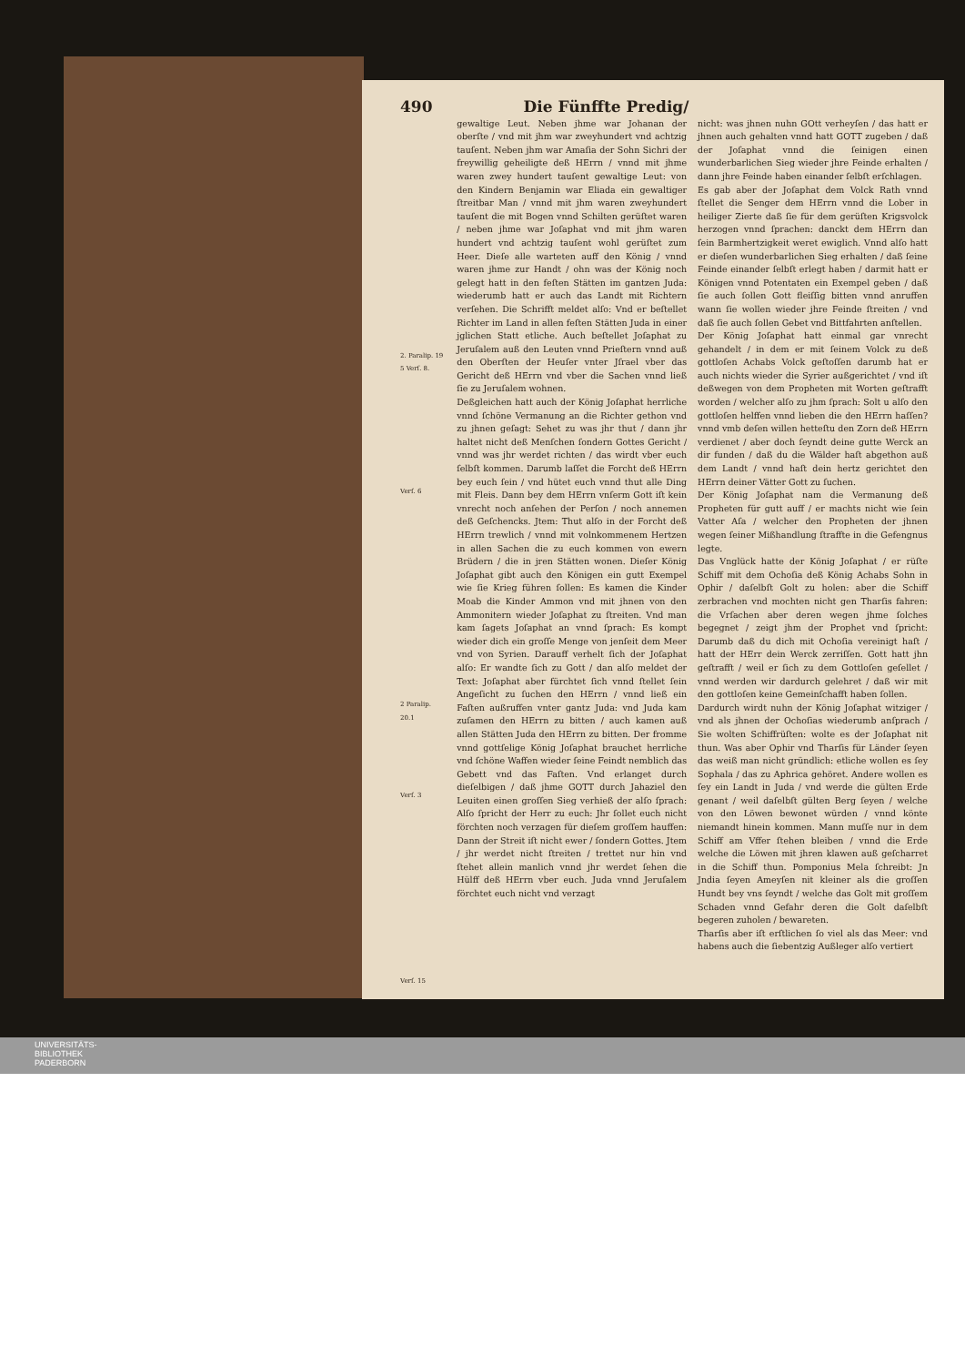490 Die Fünffte Predig/
2. Paralip. 19 5 Verſ. 8.
Verſ. 6
2 Paralip. 20.1
Verſ. 3
Verſ. 15
gewaltige Leut. Neben jhme war Johanan der oberſte / vnd mit jhm war zweyhundert vnd achtzig tauſent. Neben jhm war Amaſia der Sohn Sichri der freywillig geheiligte deß HErrn / vnnd mit jhme waren zwey hundert tauſent gewaltige Leut: von den Kindern Benjamin war Eliada ein gewaltiger ſtreitbar Man / vnnd mit jhm waren zweyhundert tauſent die mit Bogen vnnd Schilten gerüſtet waren / neben jhme war Joſaphat vnd mit jhm waren hundert vnd achtzig tauſent wohl gerüſtet zum Heer. Dieſe alle warteten auff den König / vnnd waren jhme zur Handt / ohn was der König noch gelegt hatt in den feſten Stätten im gantzen Juda: wiederumb hatt er auch das Landt mit Richtern verſehen. Die Schrifft meldet alſo: Vnd er beſtellet Richter im Land in allen feſten Stätten Juda in einer jglichen Statt etliche. Auch beſtellet Joſaphat zu Jeruſalem auß den Leuten vnnd Prieſtern vnnd auß den Oberſten der Heuſer vnter Jſrael vber das Gericht deß HErrn vnd vber die Sachen vnnd ließ ſie zu Jeruſalem wohnen.
Deßgleichen hatt auch der König Joſaphat herrliche vnnd ſchöne Vermanung an die Richter gethon vnd zu jhnen geſagt: Sehet zu was jhr thut / dann jhr haltet nicht deß Menſchen ſondern Gottes Gericht / vnnd was jhr werdet richten / das wirdt vber euch ſelbſt kommen. Darumb laſſet die Forcht deß HErrn bey euch ſein / vnd hütet euch vnnd thut alle Ding mit Fleis. Dann bey dem HErrn vnſerm Gott iſt kein vnrecht noch anſehen der Perſon / noch annemen deß Geſchencks. Jtem: Thut alſo in der Forcht deß HErrn trewlich / vnnd mit volnkommenem Hertzen in allen Sachen die zu euch kommen von ewern Brüdern / die in jren Stätten wonen. Dieſer König Joſaphat gibt auch den Königen ein gutt Exempel wie ſie Krieg führen ſollen: Es kamen die Kinder Moab die Kinder Ammon vnd mit jhnen von den Ammonitern wieder Joſaphat zu ſtreiten. Vnd man kam ſagets Joſaphat an vnnd ſprach: Es kompt wieder dich ein groſſe Menge von jenſeit dem Meer vnd von Syrien. Darauff verhelt ſich der Joſaphat alſo: Er wandte ſich zu Gott / dan alſo meldet der Text: Joſaphat aber fürchtet ſich vnnd ſtellet ſein Angeſicht zu ſuchen den HErrn / vnnd ließ ein Faſten außruffen vnter gantz Juda: vnd Juda kam zuſamen den HErrn zu bitten / auch kamen auß allen Stätten Juda den HErrn zu bitten. Der fromme vnnd gottſelige König Joſaphat brauchet herrliche vnd ſchöne Waffen wieder ſeine Feindt nemblich das Gebett vnd das Faſten. Vnd erlanget durch dieſelbigen / daß jhme GOTT durch Jahaziel den Leuiten einen groſſen Sieg verhieß der alſo ſprach: Alſo ſpricht der Herr zu euch: Jhr ſollet euch nicht förchten noch verzagen für dieſem groſſem hauffen: Dann der Streit iſt nicht ewer / ſondern Gottes. Jtem / jhr werdet nicht ſtreiten / trettet nur hin vnd ſtehet allein manlich vnnd jhr werdet ſehen die Hülff deß HErrn vber euch. Juda vnnd Jeruſalem förchtet euch nicht vnd verzagt
nicht: was jhnen nuhn GOtt verheyſen / das hatt er jhnen auch gehalten vnnd hatt GOTT zugeben / daß der Joſaphat vnnd die ſeinigen einen wunderbarlichen Sieg wieder jhre Feinde erhalten / dann jhre Feinde haben einander ſelbſt erſchlagen.
Es gab aber der Joſaphat dem Volck Rath vnnd ſtellet die Senger dem HErrn vnnd die Lober in heiliger Zierte daß ſie für dem gerüſten Krigsvolck herzogen vnnd ſprachen: danckt dem HErrn dan ſein Barmhertzigkeit weret ewiglich. Vnnd alſo hatt er dieſen wunderbarlichen Sieg erhalten / daß ſeine Feinde einander ſelbſt erlegt haben / darmit hatt er Königen vnnd Potentaten ein Exempel geben / daß ſie auch ſollen Gott fleiſſig bitten vnnd anruffen wann ſie wollen wieder jhre Feinde ſtreiten / vnd daß ſie auch ſollen Gebet vnd Bittfahrten anſtellen.
Der König Joſaphat hatt einmal gar vnrecht gehandelt / in dem er mit ſeinem Volck zu deß gottloſen Achabs Volck geſtoſſen darumb hat er auch nichts wieder die Syrier außgerichtet / vnd iſt deßwegen von dem Propheten mit Worten geſtrafft worden / welcher alſo zu jhm ſprach: Solt u alſo den gottloſen helffen vnnd lieben die den HErrn haſſen? vnnd vmb deſen willen hetteſtu den Zorn deß HErrn verdienet / aber doch ſeyndt deine gutte Werck an dir funden / daß du die Wälder haſt abgethon auß dem Landt / vnnd haſt dein hertz gerichtet den HErrn deiner Vätter Gott zu ſuchen.
Der König Joſaphat nam die Vermanung deß Propheten für gutt auff / er machts nicht wie ſein Vatter Aſa / welcher den Propheten der jhnen wegen ſeiner Mißhandlung ſtraffte in die Gefengnus legte.
Das Vnglück hatte der König Joſaphat / er rüſte Schiff mit dem Ochoſia deß König Achabs Sohn in Ophir / daſelbſt Golt zu holen: aber die Schiff zerbrachen vnd mochten nicht gen Tharſis fahren: die Vrſachen aber deren wegen jhme ſolches begegnet / zeigt jhm der Prophet vnd ſpricht: Darumb daß du dich mit Ochoſia vereinigt haſt / hatt der HErr dein Werck zerriſſen. Gott hatt jhn geſtrafft / weil er ſich zu dem Gottloſen geſellet / vnnd werden wir dardurch gelehret / daß wir mit den gottloſen keine Gemeinſchafft haben ſollen.
Dardurch wirdt nuhn der König Joſaphat witziger / vnd als jhnen der Ochoſias wiederumb anſprach / Sie wolten Schiffrüſten: wolte es der Joſaphat nit thun. Was aber Ophir vnd Tharſis für Länder ſeyen das weiß man nicht gründlich: etliche wollen es ſey Sophala / das zu Aphrica gehöret. Andere wollen es ſey ein Landt in Juda / vnd werde die gülten Erde genant / weil daſelbſt gülten Berg ſeyen / welche von den Löwen bewonet würden / vnnd könte niemandt hinein kommen. Mann muſſe nur in dem Schiff am Vffer ſtehen bleiben / vnnd die Erde welche die Löwen mit jhren klawen auß geſcharret in die Schiff thun. Pomponius Mela ſchreibt: Jn Jndia ſeyen Ameyſen nit kleiner als die groſſen Hundt bey vns ſeyndt / welche das Golt mit groſſem Schaden vnnd Gefahr deren die Golt daſelbſt begeren zuholen / bewareten.
Tharſis aber iſt erſtlichen ſo viel als das Meer: vnd habens auch die ſiebentzig Außleger alſo vertiert
UNIVERSITÄTS-
BIBLIOTHEK
PADERBORN